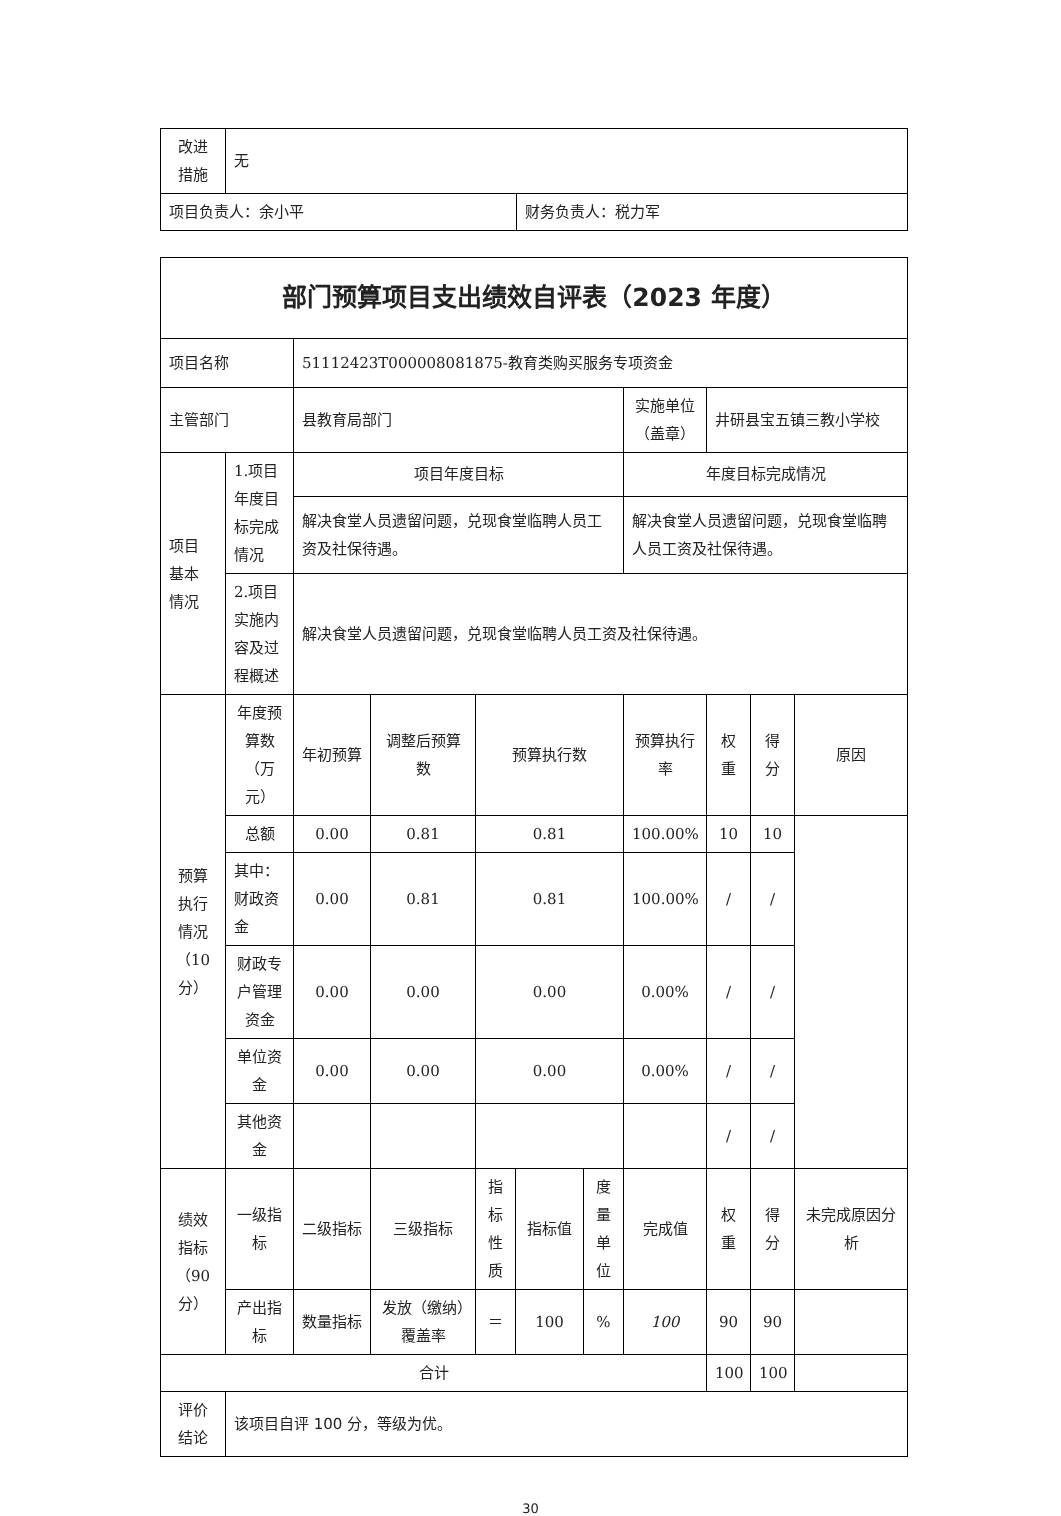| 改进 措施 | 无 | |
| 项目负责人：余小平 | | 财务负责人：税力军 |
| 部门预算项目支出绩效自评表（2023 年度） | | | | | | | | | | |
| 项目名称 | | 51112423T000008081875-教育类购买服务专项资金 | | | | | | | | |
| 主管部门 | | 县教育局部门 | | | | | 实施单位（盖章） | 井研县宝五镇三教小学校 | | |
| 项目 基本 情况 | 1.项目年度目标完成情况 | 项目年度目标 | | | | | 年度目标完成情况 | | | |
| | | 解决食堂人员遗留问题，兑现食堂临聘人员工资及社保待遇。 | | | | | 解决食堂人员遗留问题，兑现食堂临聘人员工资及社保待遇。 | | | |
| | 2.项目实施内容及过程概述 | 解决食堂人员遗留问题，兑现食堂临聘人员工资及社保待遇。 | | | | | | | | |
| 预算 执行 情况 （10分） | 年度预算数（万元） | 年初预算 | 调整后预算数 | 预算执行数 | | | 预算执行率 | 权重 | 得分 | 原因 |
| | 总额 | 0.00 | 0.81 | 0.81 | | | 100.00% | 10 | 10 | |
| | 其中：财政资金 | 0.00 | 0.81 | 0.81 | | | 100.00% | / | / | |
| | 财政专户管理资金 | 0.00 | 0.00 | 0.00 | | | 0.00% | / | / | |
| | 单位资金 | 0.00 | 0.00 | 0.00 | | | 0.00% | / | / | |
| | 其他资金 | | | | | | | / | / | |
| 绩效 指标 （90分） | 一级指标 | 二级指标 | 三级指标 | 指标性质 | 指标值 | 度量单位 | 完成值 | 权重 | 得分 | 未完成原因分析 |
| | 产出指标 | 数量指标 | 发放（缴纳）覆盖率 | ＝ | 100 | % | 100 | 90 | 90 | |
| 合计 | | | | | | | | 100 | 100 | |
| 评价 结论 | 该项目自评 100 分，等级为优。 | | | | | | | | | |
30